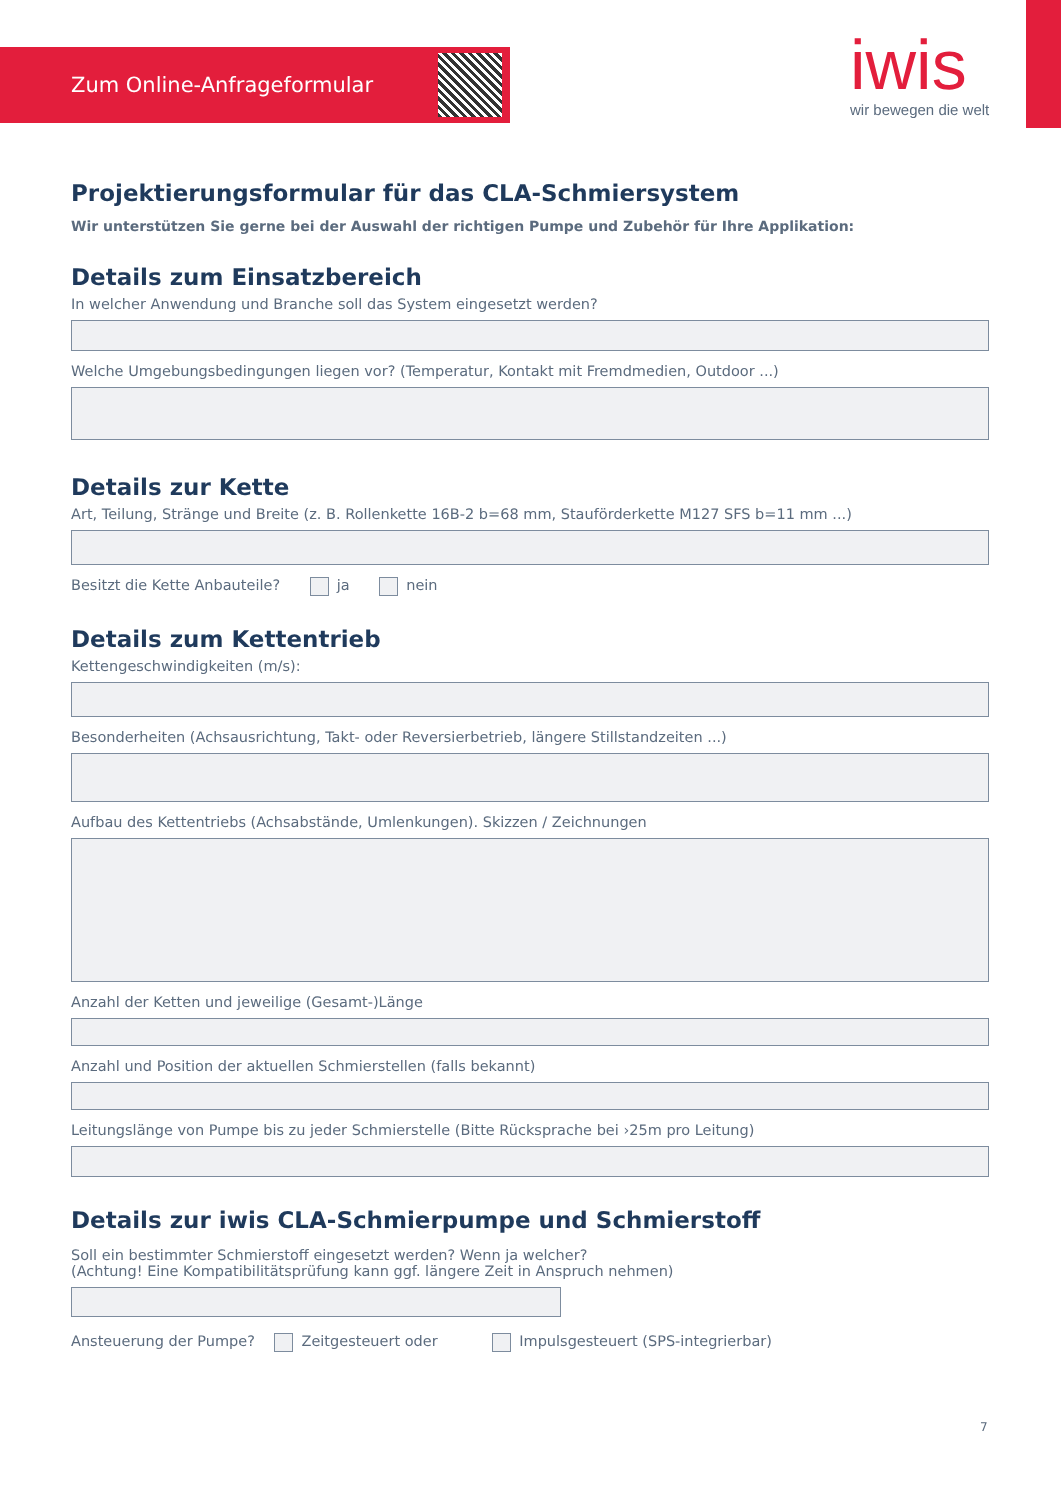Zum Online-Anfrageformular iwis
wir bewegen die welt
Projektierungsformular für das CLA-Schmiersystem
Wir unterstützen Sie gerne bei der Auswahl der richtigen Pumpe und Zubehör für Ihre Applikation:
Details zum Einsatzbereich
In welcher Anwendung und Branche soll das System eingesetzt werden?
Welche Umgebungsbedingungen liegen vor? (Temperatur, Kontakt mit Fremdmedien, Outdoor ...)
Details zur Kette
Art, Teilung, Stränge und Breite (z. B. Rollenkette 16B-2 b=68 mm, Stauförderkette M127 SFS b=11 mm ...)
Besitzt die Kette Anbauteile? ja nein
Details zum Kettentrieb
Kettengeschwindigkeiten (m/s):
Besonderheiten (Achsausrichtung, Takt- oder Reversierbetrieb, längere Stillstandzeiten ...)
Aufbau des Kettentriebs (Achsabstände, Umlenkungen). Skizzen / Zeichnungen
Anzahl der Ketten und jeweilige (Gesamt-)Länge
Anzahl und Position der aktuellen Schmierstellen (falls bekannt)
Leitungslänge von Pumpe bis zu jeder Schmierstelle (Bitte Rücksprache bei ›25m pro Leitung)
Details zur iwis CLA-Schmierpumpe und Schmierstoff
Soll ein bestimmter Schmierstoff eingesetzt werden? Wenn ja welcher?
(Achtung! Eine Kompatibilitätsprüfung kann ggf. längere Zeit in Anspruch nehmen)
Ansteuerung der Pumpe? Zeitgesteuert oder Impulsgesteuert (SPS-integrierbar)
7